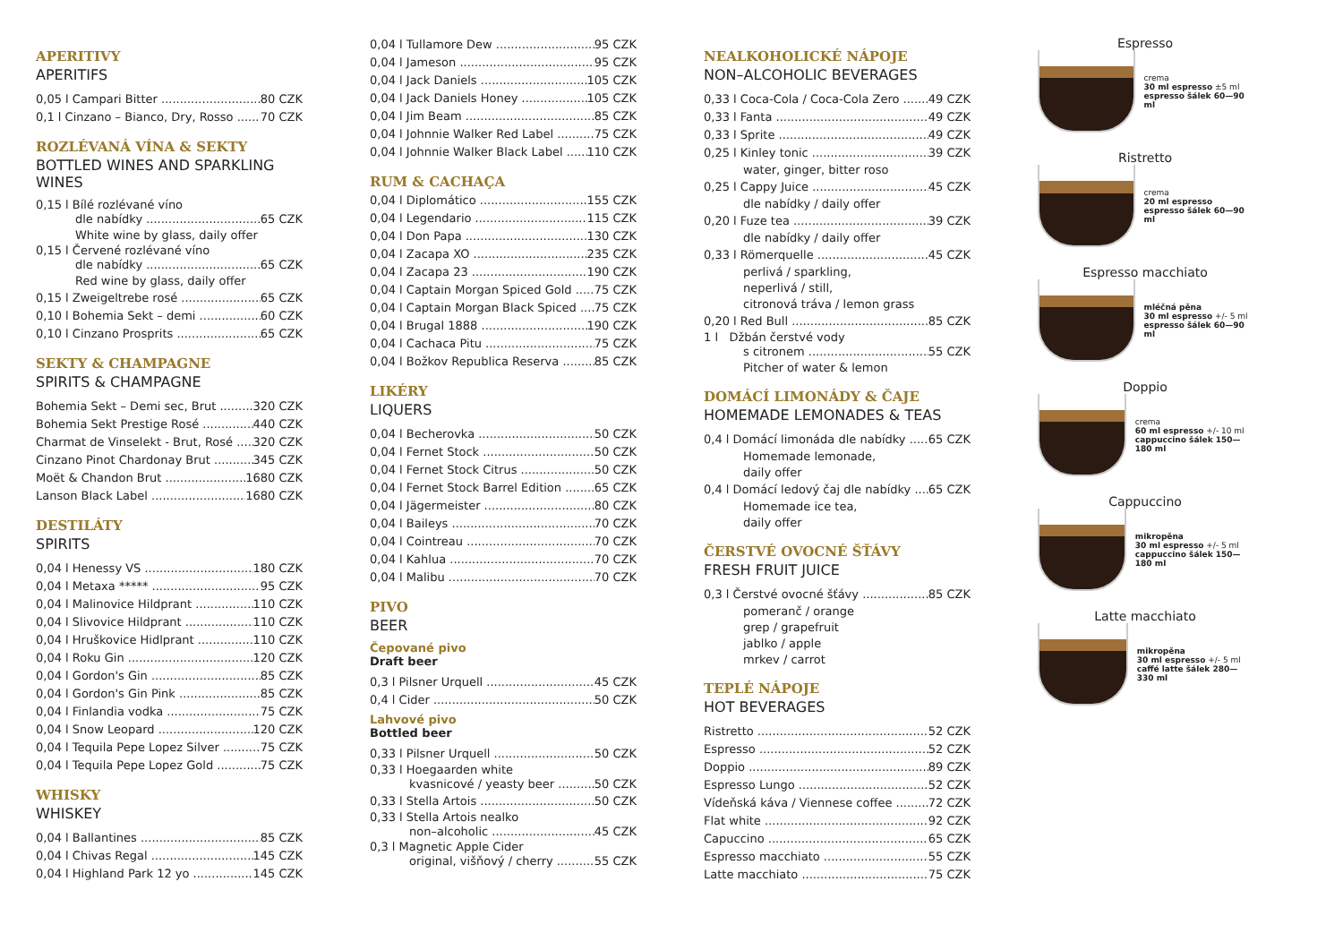APERITIVY
APERITIFS
0,05 l Campari Bitter 80 CZK
0,1 l Cinzano – Bianco, Dry, Rosso 70 CZK
ROZLÉVANÁ VÍNA & SEKTY
BOTTLED WINES AND SPARKLING WINES
0,15 l Bílé rozlévané víno
dle nabídky 65 CZK
White wine by glass, daily offer
0,15 l Červené rozlévané víno
dle nabídky 65 CZK
Red wine by glass, daily offer
0,15 l Zweigeltrebe rosé 65 CZK
0,10 l Bohemia Sekt – demi 60 CZK
0,10 l Cinzano Prosprits 65 CZK
SEKTY & CHAMPAGNE
SPIRITS & CHAMPAGNE
Bohemia Sekt – Demi sec, Brut 320 CZK
Bohemia Sekt Prestige Rosé 440 CZK
Charmat de Vinselekt - Brut, Rosé 320 CZK
Cinzano Pinot Chardonay Brut 345 CZK
Moët & Chandon Brut 1680 CZK
Lanson Black Label 1680 CZK
DESTILÁTY
SPIRITS
0,04 l Henessy VS 180 CZK
0,04 l Metaxa ***** 95 CZK
0,04 l Malinovice Hildprant 110 CZK
0,04 l Slivovice Hildprant 110 CZK
0,04 l Hruškovice Hidlprant 110 CZK
0,04 l Roku Gin 120 CZK
0,04 l Gordon's Gin 85 CZK
0,04 l Gordon's Gin Pink 85 CZK
0,04 l Finlandia vodka 75 CZK
0,04 l Snow Leopard 120 CZK
0,04 l Tequila Pepe Lopez Silver 75 CZK
0,04 l Tequila Pepe Lopez Gold 75 CZK
WHISKY
WHISKEY
0,04 l Ballantines 85 CZK
0,04 l Chivas Regal 145 CZK
0,04 l Highland Park 12 yo 145 CZK
0,04 l Tullamore Dew 95 CZK
0,04 l Jameson 95 CZK
0,04 l Jack Daniels 105 CZK
0,04 l Jack Daniels Honey 105 CZK
0,04 l Jim Beam 85 CZK
0,04 l Johnnie Walker Red Label 75 CZK
0,04 l Johnnie Walker Black Label 110 CZK
RUM & CACHAÇA
0,04 l Diplomático 155 CZK
0,04 l Legendario 115 CZK
0,04 l Don Papa 130 CZK
0,04 l Zacapa XO 235 CZK
0,04 l Zacapa 23 190 CZK
0,04 l Captain Morgan Spiced Gold 75 CZK
0,04 l Captain Morgan Black Spiced 75 CZK
0,04 l Brugal 1888 190 CZK
0,04 l Cachaca Pitu 75 CZK
0,04 l Božkov Republica Reserva 85 CZK
LIKÉRY
LIQUERS
0,04 l Becherovka 50 CZK
0,04 l Fernet Stock 50 CZK
0,04 l Fernet Stock Citrus 50 CZK
0,04 l Fernet Stock Barrel Edition 65 CZK
0,04 l Jägermeister 80 CZK
0,04 l Baileys 70 CZK
0,04 l Cointreau 70 CZK
0,04 l Kahlua 70 CZK
0,04 l Malibu 70 CZK
PIVO
BEER
Čepované pivo
Draft beer
0,3 l Pilsner Urquell 45 CZK
0,4 l Cider 50 CZK
Lahvové pivo
Bottled beer
0,33 l Pilsner Urquell 50 CZK
0,33 l Hoegaarden white
kvasnicové / yeasty beer 50 CZK
0,33 l Stella Artois 50 CZK
0,33 l Stella Artois nealko
non–alcoholic 45 CZK
0,3 l Magnetic Apple Cider
original, višňový / cherry 55 CZK
NEALKOHOLICKÉ NÁPOJE
NON–ALCOHOLIC BEVERAGES
0,33 l Coca-Cola / Coca-Cola Zero 49 CZK
0,33 l Fanta 49 CZK
0,33 l Sprite 49 CZK
0,25 l Kinley tonic 39 CZK
water, ginger, bitter roso
0,25 l Cappy Juice 45 CZK
dle nabídky / daily offer
0,20 l Fuze tea 39 CZK
dle nabídky / daily offer
0,33 l Römerquelle 45 CZK
perlivá / sparkling,
neperlivá / still,
citronová tráva / lemon grass
0,20 l Red Bull 85 CZK
1 l Džbán čerstvé vody
s citronem 55 CZK
Pitcher of water & lemon
DOMÁCÍ LIMONÁDY & ČAJE
HOMEMADE LEMONADES & TEAS
0,4 l Domácí limonáda dle nabídky 65 CZK
Homemade lemonade,
daily offer
0,4 l Domácí ledový čaj dle nabídky 65 CZK
Homemade ice tea,
daily offer
ČERSTVÉ OVOCNÉ ŠŤÁVY
FRESH FRUIT JUICE
0,3 l Čerstvé ovocné šťávy 85 CZK
pomeranč / orange
grep / grapefruit
jablko / apple
mrkev / carrot
TEPLÉ NÁPOJE
HOT BEVERAGES
Ristretto 52 CZK
Espresso 52 CZK
Doppio 89 CZK
Espresso Lungo 52 CZK
Vídeňská káva / Viennese coffee 72 CZK
Flat white 92 CZK
Capuccino 65 CZK
Espresso macchiato 55 CZK
Latte macchiato 75 CZK
Espresso
crema
30 ml espresso ±5 ml
espresso šálek 60—90 ml
Ristretto
crema
20 ml espresso
espresso šálek 60—90 ml
Espresso macchiato
mléčná pěna
30 ml espresso +/- 5 ml
espresso šálek 60—90 ml
Doppio
crema
60 ml espresso +/- 10 ml
cappuccino šálek 150—180 ml
Cappuccino
mikropěna
30 ml espresso +/- 5 ml
cappuccino šálek 150—180 ml
Latte macchiato
mikropěna
30 ml espresso +/- 5 ml
caffé latte šálek 280—330 ml